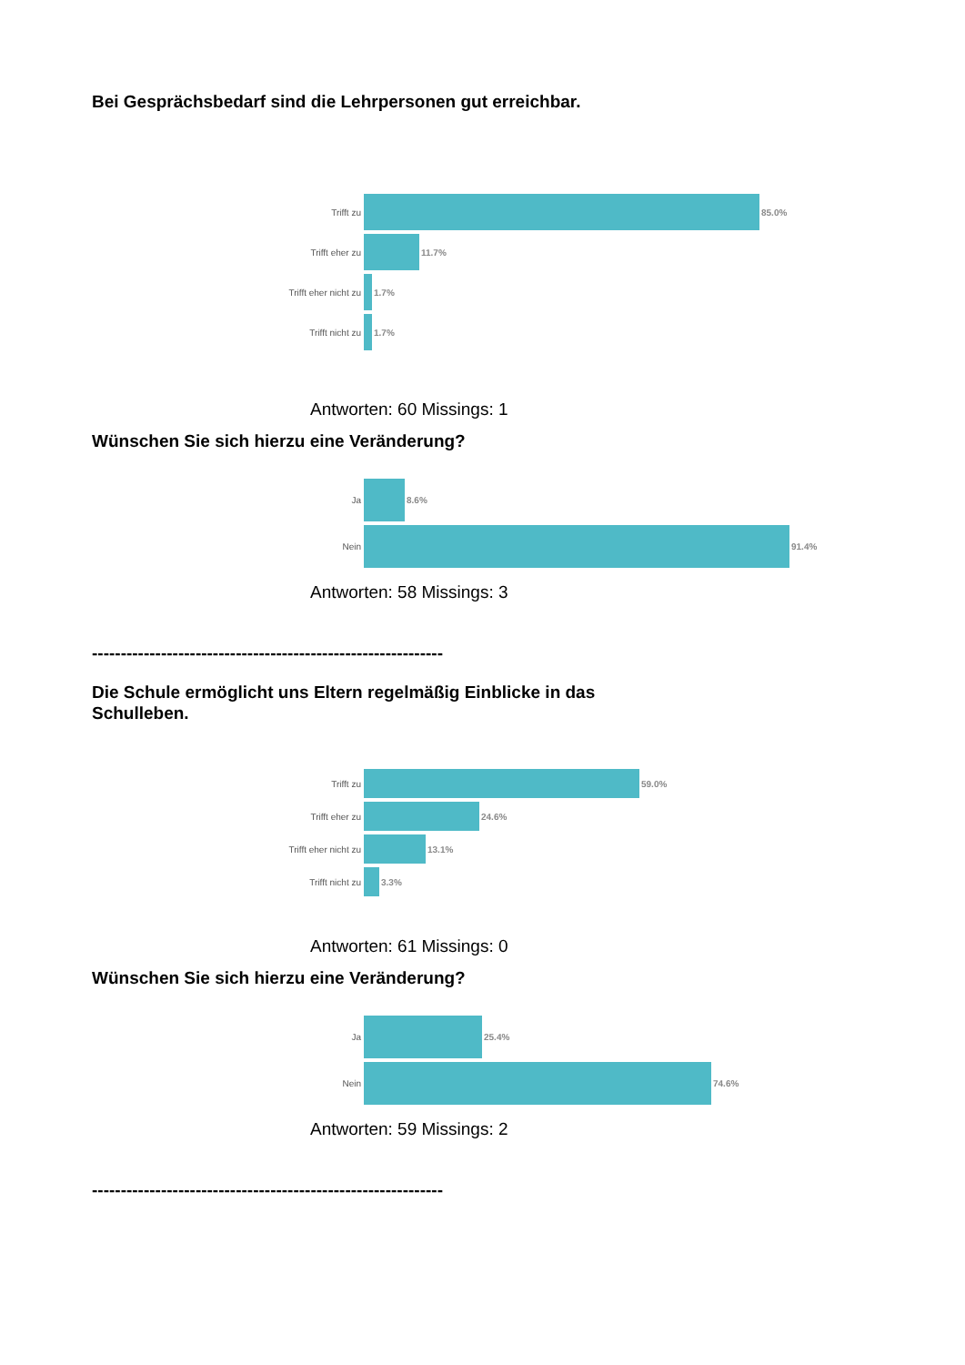Bei Gesprächsbedarf sind die Lehrpersonen gut erreichbar.
Trifft zu 85.0%
Trifft eher zu 11.7%
Trifft eher nicht zu 1.7%
Trifft nicht zu 1.7%
Antworten: 60 Missings: 1
Wünschen Sie sich hierzu eine Veränderung?
Ja 8.6%
Nein 91.4%
Antworten: 58 Missings: 3
-------------------------------------------------------------
Die Schule ermöglicht uns Eltern regelmäßig Einblicke in das Schulleben.
Trifft zu 59.0%
Trifft eher zu 24.6%
Trifft eher nicht zu 13.1%
Trifft nicht zu 3.3%
Antworten: 61 Missings: 0
Wünschen Sie sich hierzu eine Veränderung?
Ja 25.4%
Nein 74.6%
Antworten: 59 Missings: 2
-------------------------------------------------------------